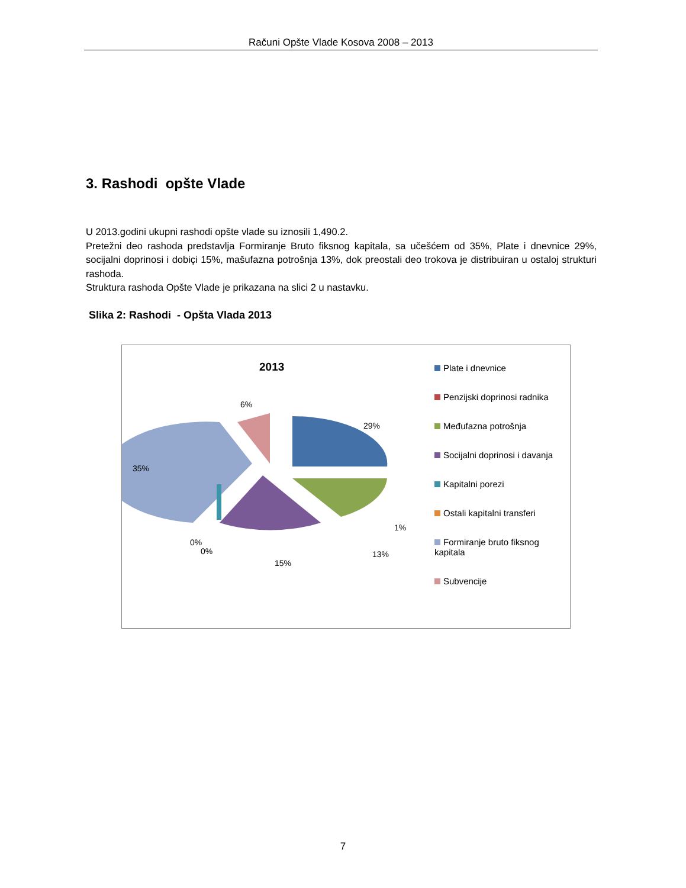Računi Opšte Vlade Kosova 2008 – 2013
3. Rashodi opšte Vlade
U 2013.godini ukupni rashodi opšte vlade su iznosili 1,490.2.
Pretežni deo rashoda predstavlja Formiranje Bruto fiksnog kapitala, sa učešćem od 35%, Plate i dnevnice 29%, socijalni doprinosi i dobiçi 15%, mašufazna potrošnja 13%, dok preostali deo trokova je distribuiran u ostaloj strukturi rashoda.
Struktura rashoda Opšte Vlade je prikazana na slici 2 u nastavku.
Slika 2: Rashodi - Opšta Vlada 2013
2013
6%
29%
35%
1%
13%
0%
0%
15%
Plate i dnevnice
Penzijski doprinosi radnika
Međufazna potrošnja
Socijalni doprinosi i davanja
Kapitalni porezi
Ostali kapitalni transferi
Formiranje bruto fiksnog kapitala
Subvencije
7